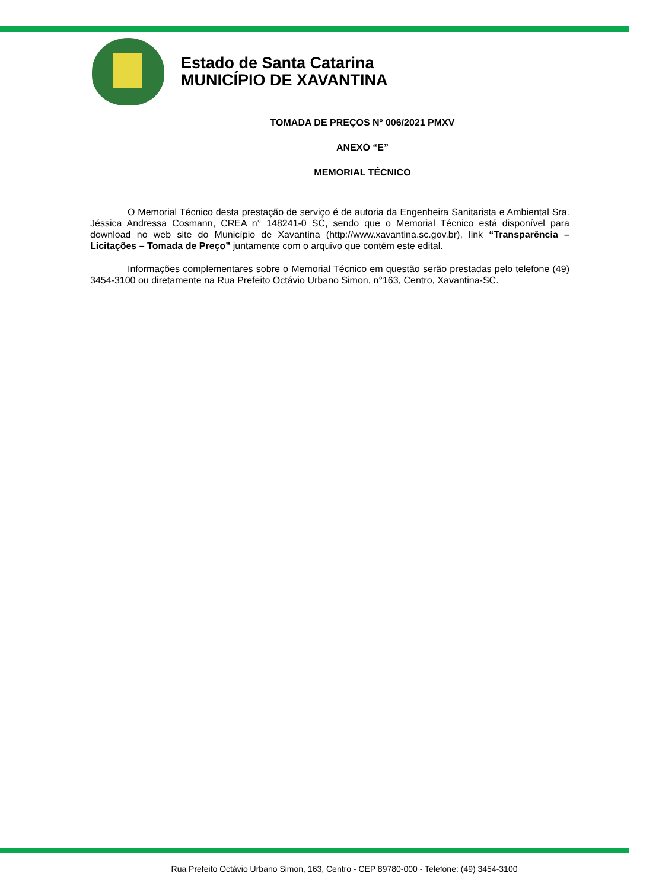Estado de Santa Catarina
MUNICÍPIO DE XAVANTINA
TOMADA DE PREÇOS Nº 006/2021 PMXV
ANEXO “E”
MEMORIAL TÉCNICO
O Memorial Técnico desta prestação de serviço é de autoria da Engenheira Sanitarista e Ambiental Sra. Jéssica Andressa Cosmann, CREA n° 148241-0 SC, sendo que o Memorial Técnico está disponível para download no web site do Município de Xavantina (http://www.xavantina.sc.gov.br), link “Transparência – Licitações – Tomada de Preço” juntamente com o arquivo que contém este edital.
Informações complementares sobre o Memorial Técnico em questão serão prestadas pelo telefone (49) 3454-3100 ou diretamente na Rua Prefeito Octávio Urbano Simon, n°163, Centro, Xavantina-SC.
Rua Prefeito Octávio Urbano Simon, 163, Centro - CEP 89780-000 - Telefone: (49) 3454-3100